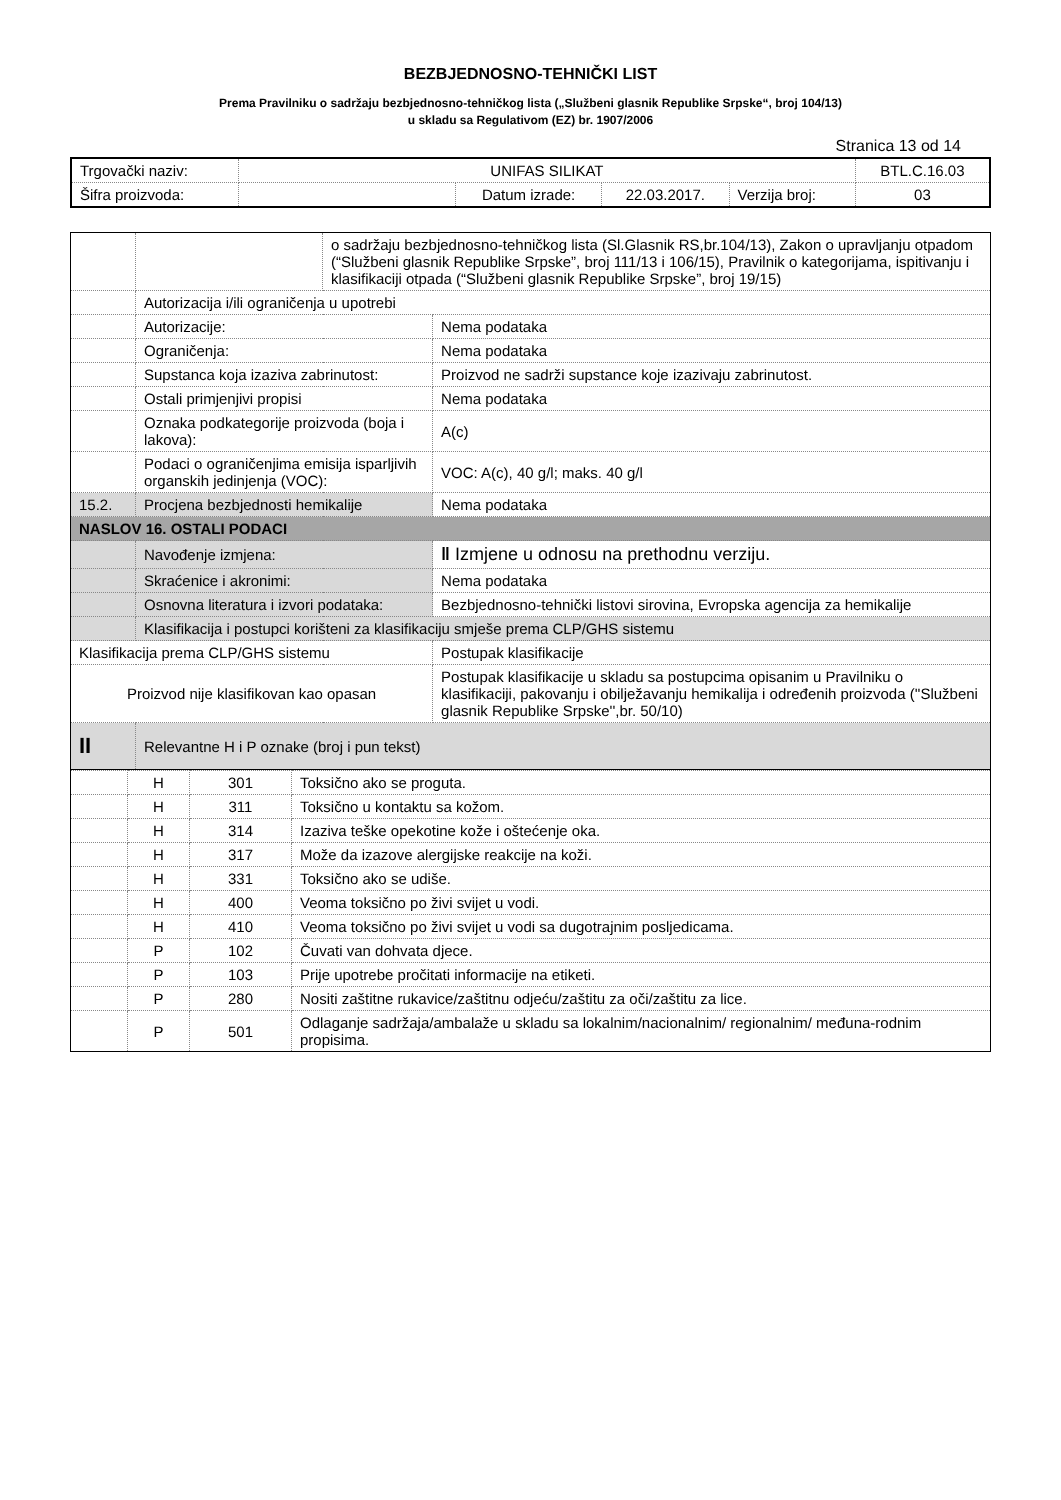BEZBJEDNOSNO-TEHNIČKI LIST
Prema Pravilniku o sadržaju bezbjednosno-tehničkog lista („Službeni glasnik Republike Srpske“, broj 104/13)
u skladu sa Regulativom (EZ) br. 1907/2006
Stranica 13 od 14
| Trgovački naziv: | UNIFAS SILIKAT | | | | BTL.C.16.03 |
| Šifra proizvoda: | | Datum izrade: | 22.03.2017. | Verzija broj: | 03 |
| | | o sadržaju bezbjednosno-tehničkog lista (Sl.Glasnik RS,br.104/13), Zakon o upravljanju otpadom (“Službeni glasnik Republike Srpske”, broj 111/13 i 106/15), Pravilnik o kategorijama, ispitivanju i klasifikaciji otpada (“Službeni glasnik Republike Srpske”, broj 19/15) | | |
| | Autorizacija i/ili ograničenja u upotrebi | | | |
| | Autorizacije: | | Nema podataka | |
| | Ograničenja: | | Nema podataka | |
| | Supstanca koja izaziva zabrinutost: | | Proizvod ne sadrži supstance koje izazivaju zabrinutost. | |
| | Ostali primjenjivi propisi | | Nema podataka | |
| | Oznaka podkategorije proizvoda (boja i lakova): | | | A(c) |
| | Podaci o ograničenjima emisija isparljivih organskih jedinjenja (VOC): | | | VOC: A(c), 40 g/l; maks. 40 g/l |
| 15.2. | Procjena bezbjednosti hemikalije | | Nema podataka | |
| NASLOV 16. OSTALI PODACI | | | | |
| | Navođenje izmjena: | | ‖ Izmjene u odnosu na prethodnu verziju. | |
| | Skraćenice i akronimi: | | Nema podataka | |
| | Osnovna literatura i izvori podataka: | | Bezbjednosno-tehnički listovi sirovina, Evropska agencija za hemikalije | |
| | Klasifikacija i postupci korišteni za klasifikaciju smješe prema CLP/GHS sistemu | | | |
| Klasifikacija prema CLP/GHS sistemu | | | Postupak klasifikacije | |
| Proizvod nije klasifikovan kao opasan | | | Postupak klasifikacije u skladu sa postupcima opisanim u Pravilniku o klasifikaciji, pakovanju i obilježavanju hemikalija i određenih proizvoda (''Službeni glasnik Republike Srpske'',br. 50/10) | |
| II | Relevantne H i P oznake (broj i pun tekst) | | | |
| | H | 301 | Toksično ako se proguta. |
| | H | 311 | Toksično u kontaktu sa kožom. |
| | H | 314 | Izaziva teške opekotine kože i oštećenje oka. |
| | H | 317 | Može da izazove alergijske reakcije na koži. |
| | H | 331 | Toksično ako se udiše. |
| | H | 400 | Veoma toksično po živi svijet u vodi. |
| | H | 410 | Veoma toksično po živi svijet u vodi sa dugotrajnim posljedicama. |
| | P | 102 | Čuvati van dohvata djece. |
| | P | 103 | Prije upotrebe pročitati informacije na etiketi. |
| | P | 280 | Nositi zaštitne rukavice/zaštitnu odjeću/zaštitu za oči/zaštitu za lice. |
| | P | 501 | Odlaganje sadržaja/ambalaže u skladu sa lokalnim/nacionalnim/ regionalnim/ međuna-rodnim propisima. |